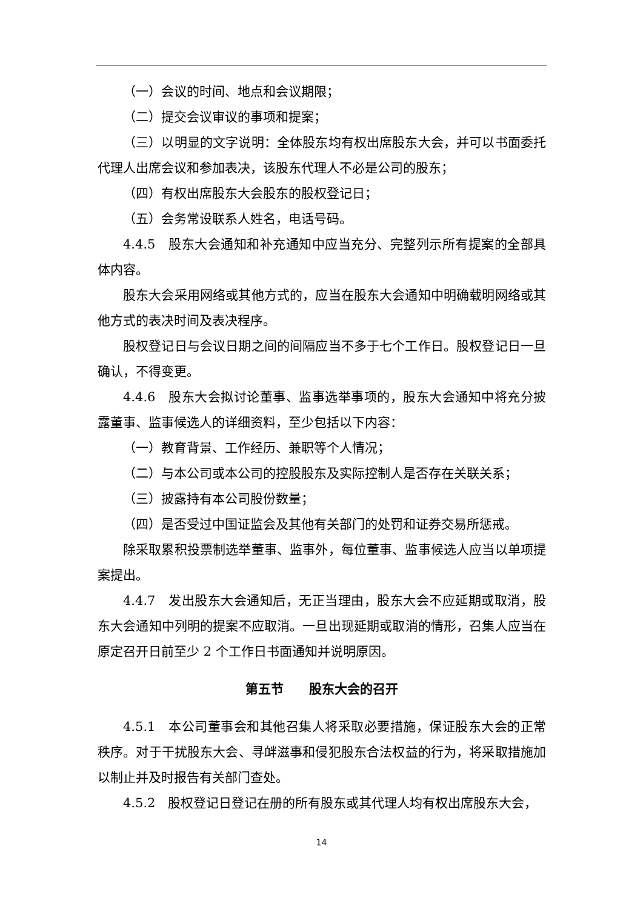（一）会议的时间、地点和会议期限；
（二）提交会议审议的事项和提案；
（三）以明显的文字说明：全体股东均有权出席股东大会，并可以书面委托代理人出席会议和参加表决，该股东代理人不必是公司的股东；
（四）有权出席股东大会股东的股权登记日；
（五）会务常设联系人姓名，电话号码。
4.4.5　股东大会通知和补充通知中应当充分、完整列示所有提案的全部具体内容。
股东大会采用网络或其他方式的，应当在股东大会通知中明确载明网络或其他方式的表决时间及表决程序。
股权登记日与会议日期之间的间隔应当不多于七个工作日。股权登记日一旦确认，不得变更。
4.4.6　股东大会拟讨论董事、监事选举事项的，股东大会通知中将充分披露董事、监事候选人的详细资料，至少包括以下内容：
（一）教育背景、工作经历、兼职等个人情况；
（二）与本公司或本公司的控股股东及实际控制人是否存在关联关系；
（三）披露持有本公司股份数量；
（四）是否受过中国证监会及其他有关部门的处罚和证券交易所惩戒。
除采取累积投票制选举董事、监事外，每位董事、监事候选人应当以单项提案提出。
4.4.7　发出股东大会通知后，无正当理由，股东大会不应延期或取消，股东大会通知中列明的提案不应取消。一旦出现延期或取消的情形，召集人应当在原定召开日前至少 2 个工作日书面通知并说明原因。
第五节　　股东大会的召开
4.5.1　本公司董事会和其他召集人将采取必要措施，保证股东大会的正常秩序。对于干扰股东大会、寻衅滋事和侵犯股东合法权益的行为，将采取措施加以制止并及时报告有关部门查处。
4.5.2　股权登记日登记在册的所有股东或其代理人均有权出席股东大会，
14